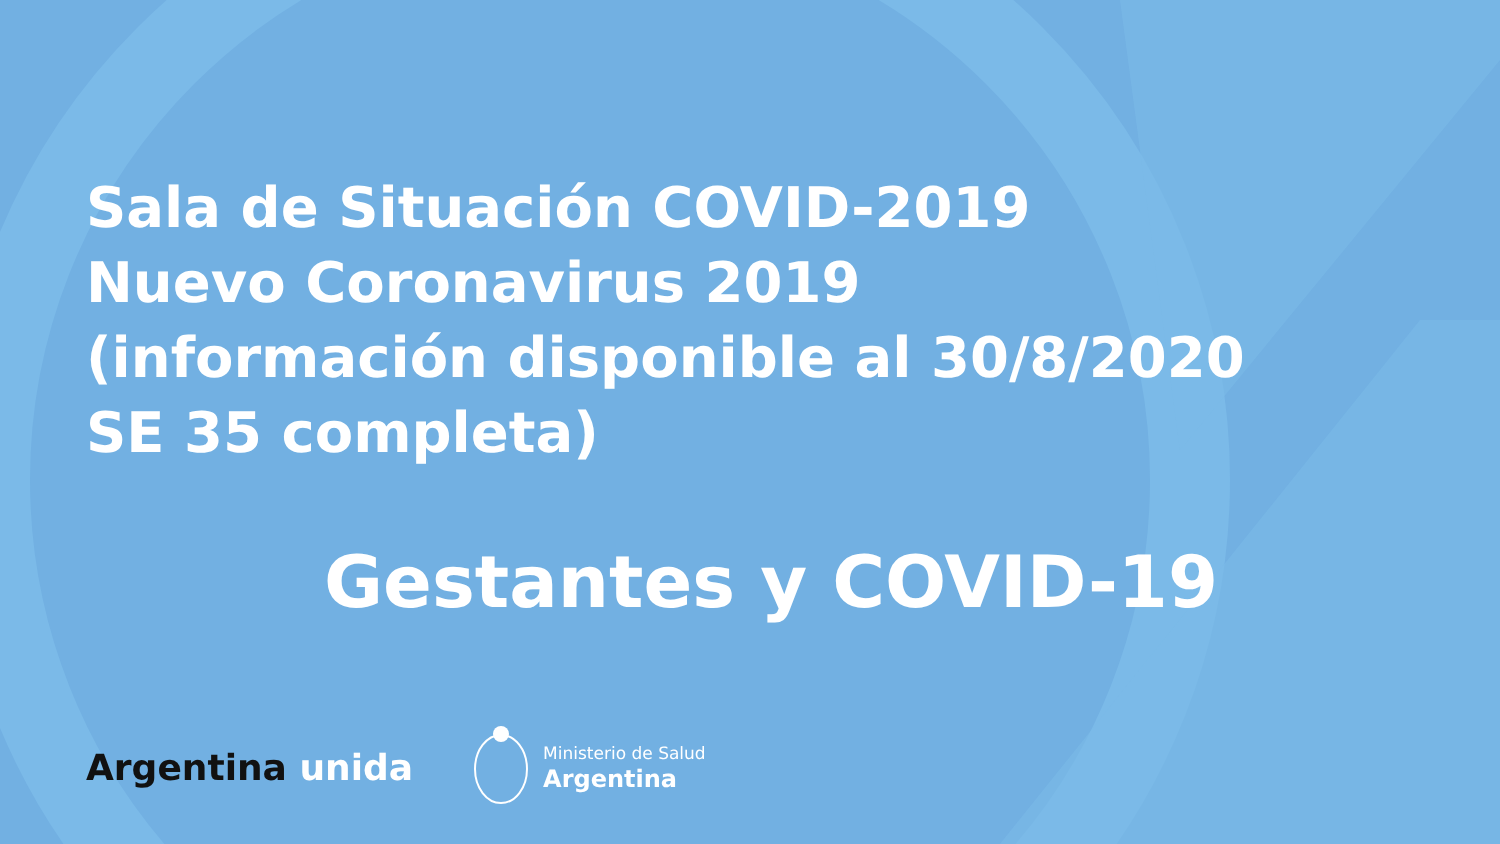Sala de Situación COVID-2019
Nuevo Coronavirus 2019
(información disponible al 30/8/2020
SE 35 completa)
Gestantes y COVID-19
Argentina unida
Ministerio de Salud
Argentina